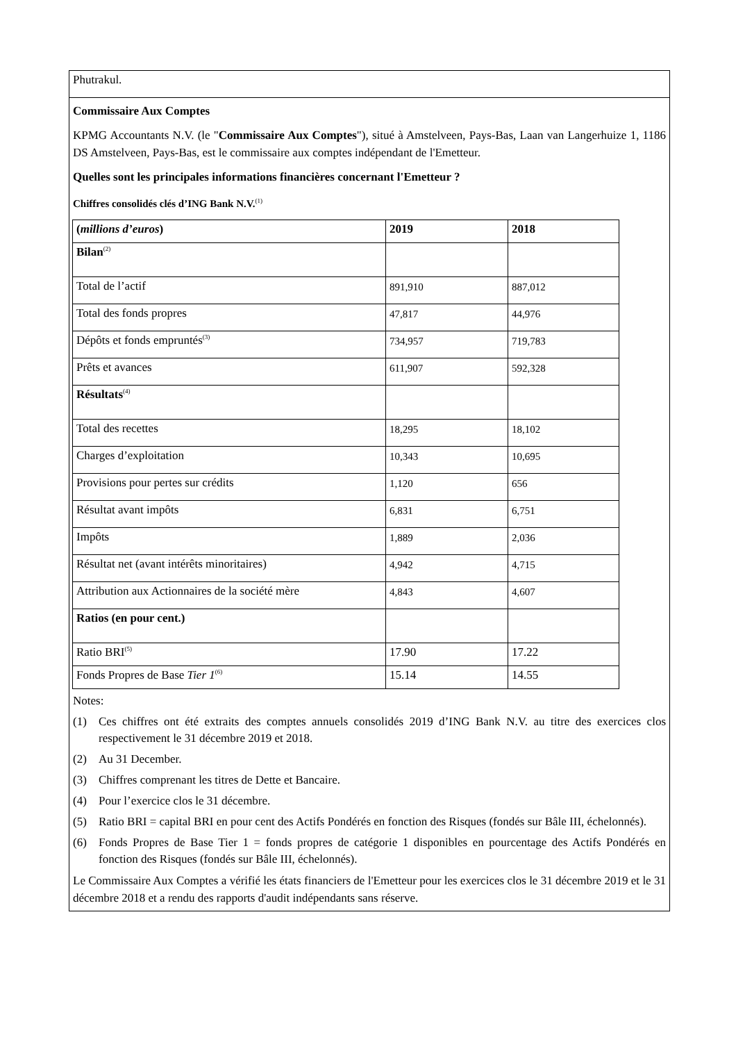Phutrakul.
Commissaire Aux Comptes
KPMG Accountants N.V. (le "Commissaire Aux Comptes"), situé à Amstelveen, Pays-Bas, Laan van Langerhuize 1, 1186 DS Amstelveen, Pays-Bas, est le commissaire aux comptes indépendant de l'Emetteur.
Quelles sont les principales informations financières concernant l'Emetteur ?
Chiffres consolidés clés d’ING Bank N.V.<sup>(1)</sup>
| ( millions d’euros ) | 2019 | 2018 |
| Bilan<sup>(2)</sup> | | |
| Total de l’actif | 891,910 | 887,012 |
| Total des fonds propres | 47,817 | 44,976 |
| Dépôts et fonds empruntés<sup>(3)</sup> | 734,957 | 719,783 |
| Prêts et avances | 611,907 | 592,328 |
| Résultats<sup>(4)</sup> | | |
| Total des recettes | 18,295 | 18,102 |
| Charges d’exploitation | 10,343 | 10,695 |
| Provisions pour pertes sur crédits | 1,120 | 656 |
| Résultat avant impôts | 6,831 | 6,751 |
| Impôts | 1,889 | 2,036 |
| Résultat net (avant intérêts minoritaires) | 4,942 | 4,715 |
| Attribution aux Actionnaires de la société mère | 4,843 | 4,607 |
| Ratios (en pour cent.) | | |
| Ratio BRI<sup>(5)</sup> | 17.90 | 17.22 |
| Fonds Propres de Base Tier 1<sup>(6)</sup> | 15.14 | 14.55 |
Notes:
(1) Ces chiffres ont été extraits des comptes annuels consolidés 2019 d’ING Bank N.V. au titre des exercices clos respectivement le 31 décembre 2019 et 2018.
(2) Au 31 December.
(3) Chiffres comprenant les titres de Dette et Bancaire.
(4) Pour l’exercice clos le 31 décembre.
(5) Ratio BRI = capital BRI en pour cent des Actifs Pondérés en fonction des Risques (fondés sur Bâle III, échelonnés).
(6) Fonds Propres de Base Tier 1 = fonds propres de catégorie 1 disponibles en pourcentage des Actifs Pondérés en fonction des Risques (fondés sur Bâle III, échelonnés).
Le Commissaire Aux Comptes a vérifié les états financiers de l'Emetteur pour les exercices clos le 31 décembre 2019 et le 31 décembre 2018 et a rendu des rapports d'audit indépendants sans réserve.